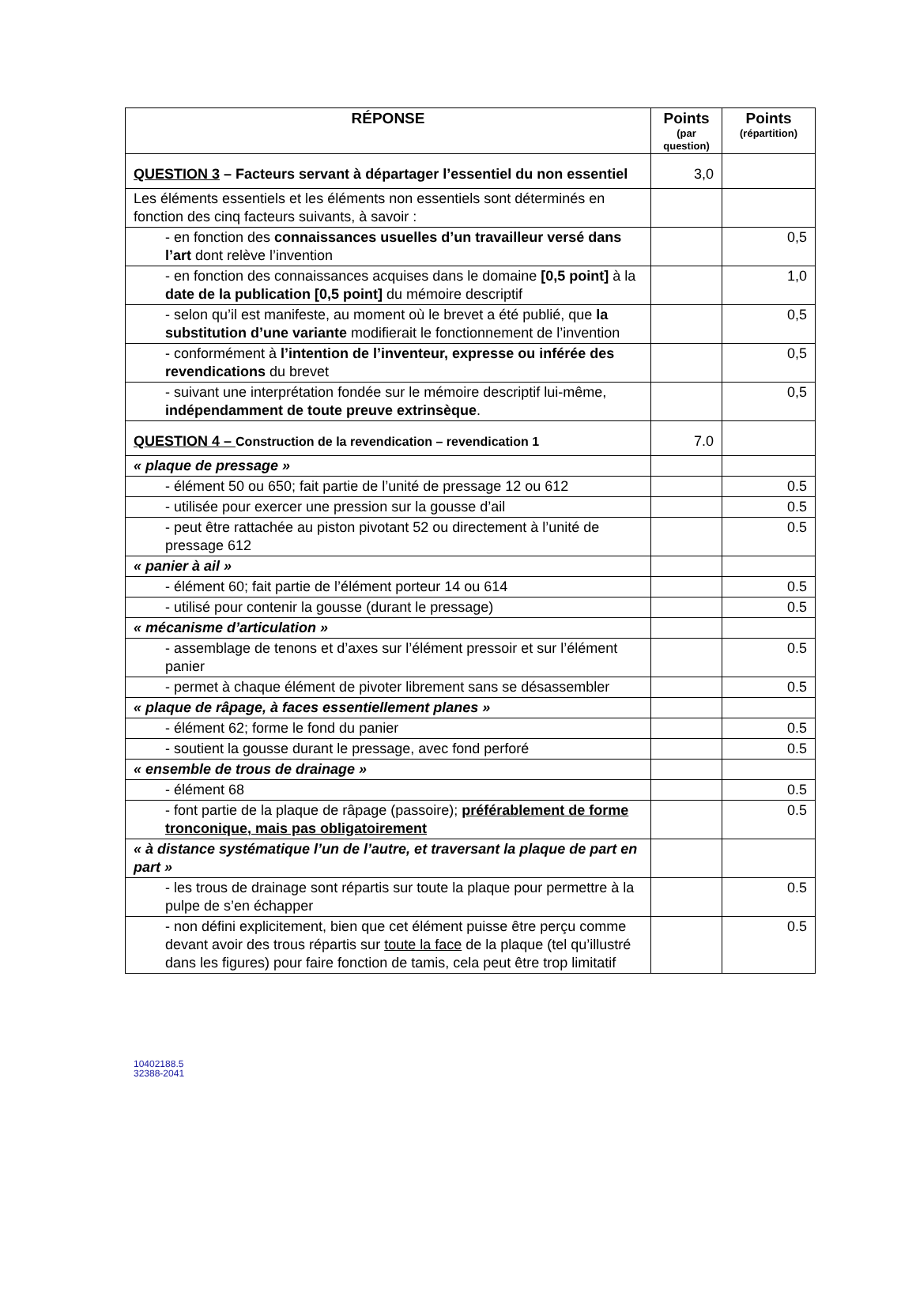| RÉPONSE | Points (par question) | Points (répartition) |
| --- | --- | --- |
| QUESTION 3 – Facteurs servant à départager l’essentiel du non essentiel | 3,0 | |
| Les éléments essentiels et les éléments non essentiels sont déterminés en fonction des cinq facteurs suivants, à savoir : | | |
| - en fonction des connaissances usuelles d’un travailleur versé dans l’art dont relève l’invention | | 0,5 |
| - en fonction des connaissances acquises dans le domaine [0,5 point] à la date de la publication [0,5 point] du mémoire descriptif | | 1,0 |
| - selon qu’il est manifeste, au moment où le brevet a été publié, que la substitution d’une variante modifierait le fonctionnement de l’invention | | 0,5 |
| - conformément à l’intention de l’inventeur, expresse ou inférée des revendications du brevet | | 0,5 |
| - suivant une interprétation fondée sur le mémoire descriptif lui-même, indépendamment de toute preuve extrinsèque . | | 0,5 |
| QUESTION 4 – Construction de la revendication – revendication 1 | 7.0 | |
| « plaque de pressage » | | |
| - élément 50 ou 650; fait partie de l’unité de pressage 12 ou 612 | | 0.5 |
| - utilisée pour exercer une pression sur la gousse d’ail | | 0.5 |
| - peut être rattachée au piston pivotant 52 ou directement à l’unité de pressage 612 | | 0.5 |
| « panier à ail » | | |
| - élément 60; fait partie de l’élément porteur 14 ou 614 | | 0.5 |
| - utilisé pour contenir la gousse (durant le pressage) | | 0.5 |
| « mécanisme d’articulation » | | |
| - assemblage de tenons et d’axes sur l’élément pressoir et sur l’élément panier | | 0.5 |
| - permet à chaque élément de pivoter librement sans se désassembler | | 0.5 |
| « plaque de râpage, à faces essentiellement planes » | | |
| - élément 62; forme le fond du panier | | 0.5 |
| - soutient la gousse durant le pressage, avec fond perforé | | 0.5 |
| « ensemble de trous de drainage » | | |
| - élément 68 | | 0.5 |
| - font partie de la plaque de râpage (passoire); préférablement de forme tronconique, mais pas obligatoirement | | 0.5 |
| « à distance systématique l’un de l’autre, et traversant la plaque de part en part » | | |
| - les trous de drainage sont répartis sur toute la plaque pour permettre à la pulpe de s’en échapper | | 0.5 |
| - non défini explicitement, bien que cet élément puisse être perçu comme devant avoir des trous répartis sur toute la face de la plaque (tel qu’illustré dans les figures) pour faire fonction de tamis, cela peut être trop limitatif | | 0.5 |
10402188.5
32388-2041